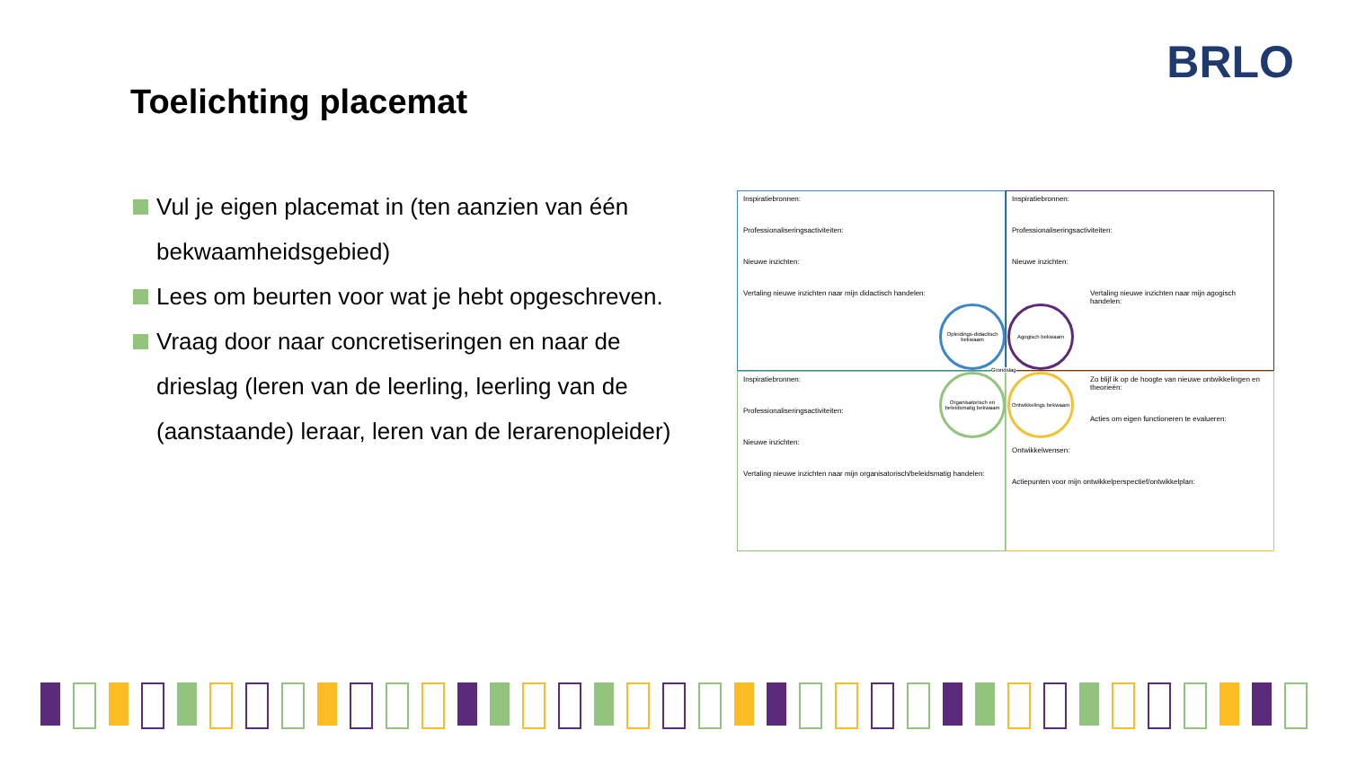BRLO
Toelichting placemat
Vul je eigen placemat in (ten aanzien van één bekwaamheidsgebied)
Lees om beurten voor wat je hebt opgeschreven.
Vraag door naar concretiseringen en naar de drieslag (leren van de leerling, leerling van de (aanstaande) leraar, leren van de lerarenopleider)
Inspiratiebronnen:
Professionaliseringsactiviteiten:
Nieuwe inzichten:
Vertaling nieuwe inzichten naar mijn didactisch handelen:
Inspiratiebronnen:
Professionaliseringsactiviteiten:
Nieuwe inzichten:
Vertaling nieuwe inzichten naar mijn agogisch handelen:
Inspiratiebronnen:
Professionaliseringsactiviteiten:
Nieuwe inzichten:
Vertaling nieuwe inzichten naar mijn organisatorisch/beleidsmatig handelen:
Zo blijf ik op de hoogte van nieuwe ontwikkelingen en theorieën:
Acties om eigen functioneren te evalueren:
Ontwikkelwensen:
Actiepunten voor mijn ontwikkelperspectief/ontwikkelplan:
Opleidings-didactisch bekwaam
Agogisch bekwaam
Organisatorisch en beleidsmatig bekwaam
Ontwikkelings bekwaam
Grondslag